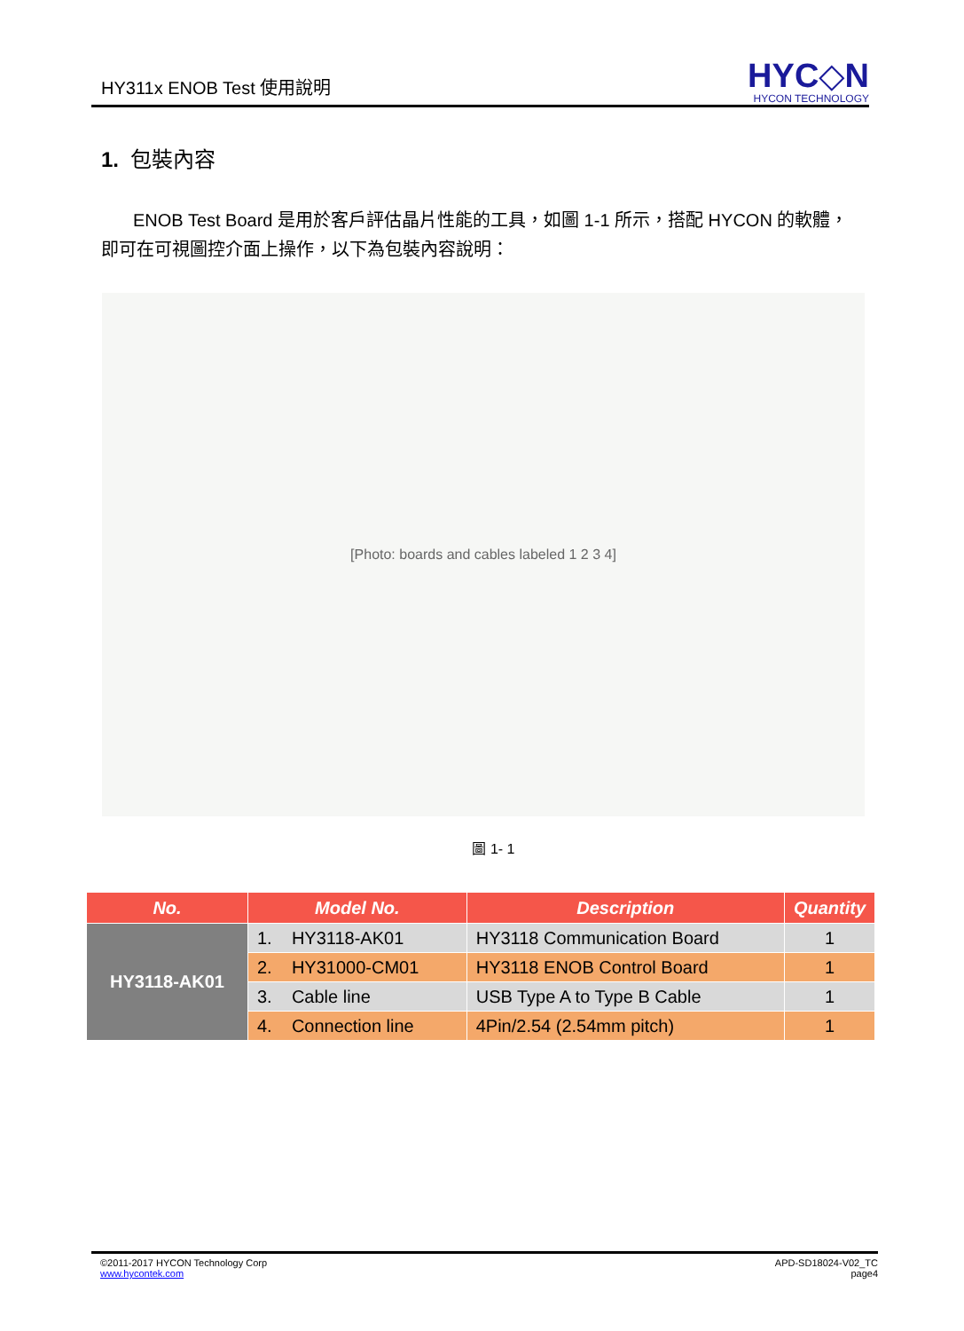HY311x ENOB Test 使用說明
HYC◇N
HYCON TECHNOLOGY
1. 包裝內容
ENOB Test Board 是用於客戶評估晶片性能的工具，如圖 1-1 所示，搭配 HYCON 的軟體，即可在可視圖控介面上操作，以下為包裝內容說明：
[Photo: boards and cables labeled 1 2 3 4]
圖 1- 1
| No. | Model No. | Description | Quantity |
| --- | --- | --- | --- |
| HY3118-AK01 | 1. HY3118-AK01 | HY3118 Communication Board | 1 |
| | 2. HY31000-CM01 | HY3118 ENOB Control Board | 1 |
| | 3. Cable line | USB Type A to Type B Cable | 1 |
| | 4. Connection line | 4Pin/2.54 (2.54mm pitch) | 1 |
©2011-2017 HYCON Technology Corp
www.hycontek.com
APD-SD18024-V02_TC
page4